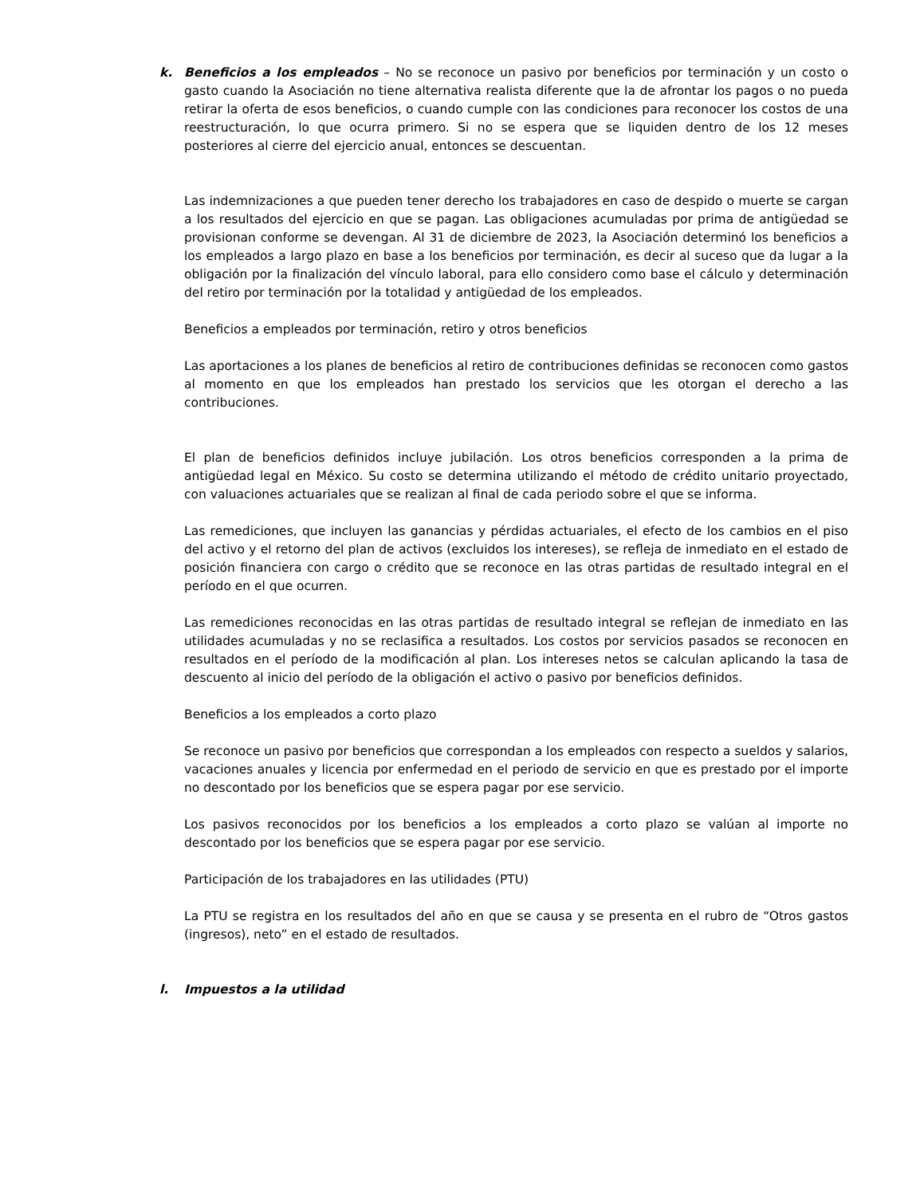k. Beneficios a los empleados – No se reconoce un pasivo por beneficios por terminación y un costo o gasto cuando la Asociación no tiene alternativa realista diferente que la de afrontar los pagos o no pueda retirar la oferta de esos beneficios, o cuando cumple con las condiciones para reconocer los costos de una reestructuración, lo que ocurra primero. Si no se espera que se liquiden dentro de los 12 meses posteriores al cierre del ejercicio anual, entonces se descuentan.
Las indemnizaciones a que pueden tener derecho los trabajadores en caso de despido o muerte se cargan a los resultados del ejercicio en que se pagan. Las obligaciones acumuladas por prima de antigüedad se provisionan conforme se devengan. Al 31 de diciembre de 2023, la Asociación determinó los beneficios a los empleados a largo plazo en base a los beneficios por terminación, es decir al suceso que da lugar a la obligación por la finalización del vínculo laboral, para ello considero como base el cálculo y determinación del retiro por terminación por la totalidad y antigüedad de los empleados.
Beneficios a empleados por terminación, retiro y otros beneficios
Las aportaciones a los planes de beneficios al retiro de contribuciones definidas se reconocen como gastos al momento en que los empleados han prestado los servicios que les otorgan el derecho a las contribuciones.
El plan de beneficios definidos incluye jubilación. Los otros beneficios corresponden a la prima de antigüedad legal en México. Su costo se determina utilizando el método de crédito unitario proyectado, con valuaciones actuariales que se realizan al final de cada periodo sobre el que se informa.
Las remediciones, que incluyen las ganancias y pérdidas actuariales, el efecto de los cambios en el piso del activo y el retorno del plan de activos (excluidos los intereses), se refleja de inmediato en el estado de posición financiera con cargo o crédito que se reconoce en las otras partidas de resultado integral en el período en el que ocurren.
Las remediciones reconocidas en las otras partidas de resultado integral se reflejan de inmediato en las utilidades acumuladas y no se reclasifica a resultados. Los costos por servicios pasados se reconocen en resultados en el período de la modificación al plan. Los intereses netos se calculan aplicando la tasa de descuento al inicio del período de la obligación el activo o pasivo por beneficios definidos.
Beneficios a los empleados a corto plazo
Se reconoce un pasivo por beneficios que correspondan a los empleados con respecto a sueldos y salarios, vacaciones anuales y licencia por enfermedad en el periodo de servicio en que es prestado por el importe no descontado por los beneficios que se espera pagar por ese servicio.
Los pasivos reconocidos por los beneficios a los empleados a corto plazo se valúan al importe no descontado por los beneficios que se espera pagar por ese servicio.
Participación de los trabajadores en las utilidades (PTU)
La PTU se registra en los resultados del año en que se causa y se presenta en el rubro de “Otros gastos (ingresos), neto” en el estado de resultados.
l. Impuestos a la utilidad